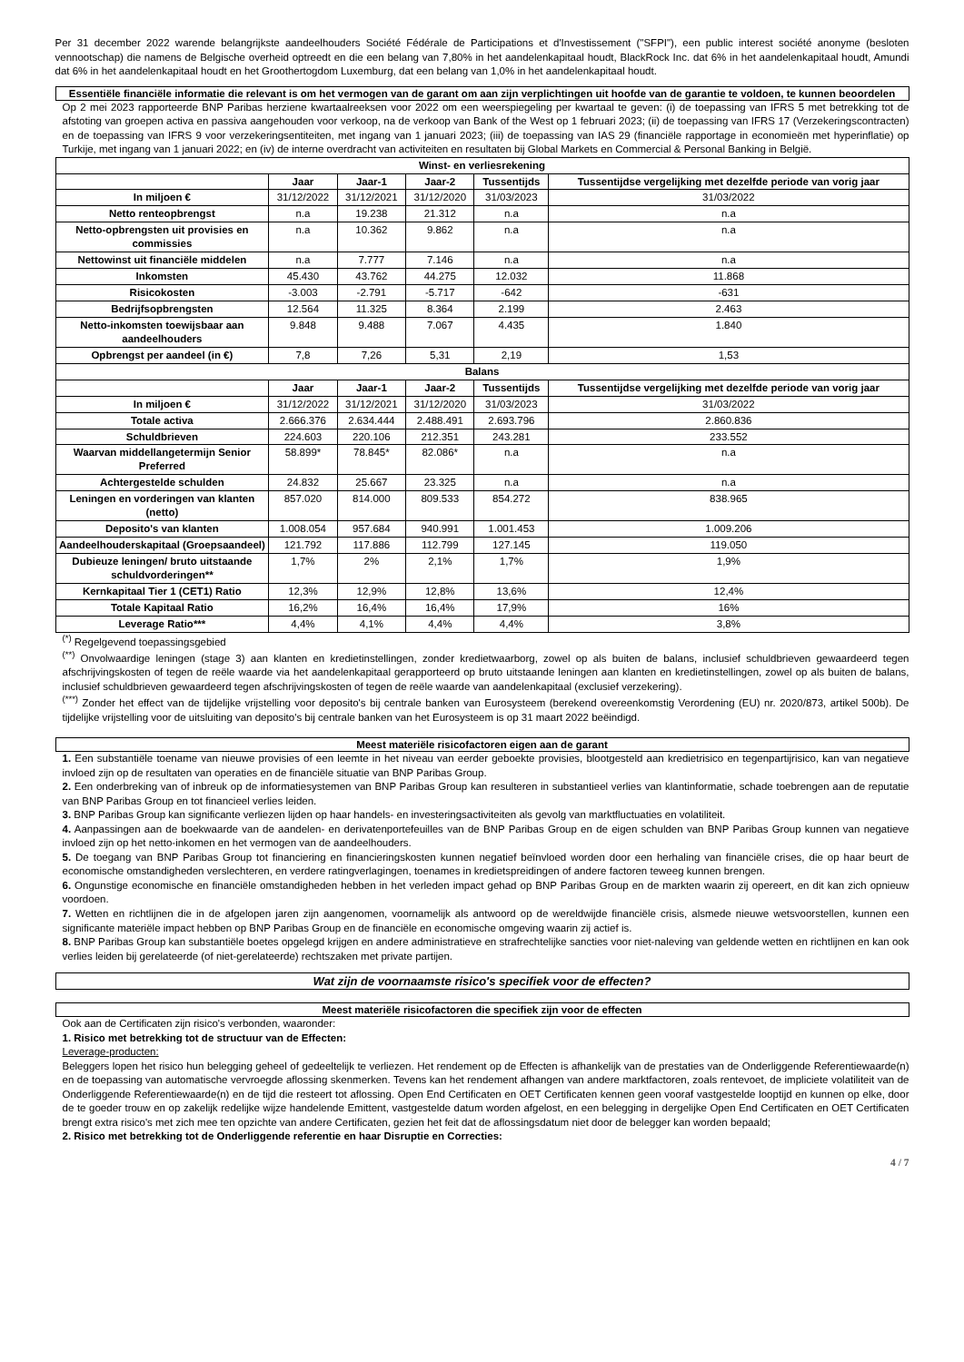Per 31 december 2022 warende belangrijkste aandeelhouders Société Fédérale de Participations et d'Investissement ("SFPI"), een public interest société anonyme (besloten vennootschap) die namens de Belgische overheid optreedt en die een belang van 7,80% in het aandelenkapitaal houdt, BlackRock Inc. dat 6% in het aandelenkapitaal houdt, Amundi dat 6% in het aandelenkapitaal houdt en het Groothertogdom Luxemburg, dat een belang van 1,0% in het aandelenkapitaal houdt.
Essentiële financiële informatie die relevant is om het vermogen van de garant om aan zijn verplichtingen uit hoofde van de garantie te voldoen, te kunnen beoordelen
Op 2 mei 2023 rapporteerde BNP Paribas herziene kwartaalreeksen voor 2022 om een weerspiegeling per kwartaal te geven: (i) de toepassing van IFRS 5 met betrekking tot de afstoting van groepen activa en passiva aangehouden voor verkoop, na de verkoop van Bank of the West op 1 februari 2023; (ii) de toepassing van IFRS 17 (Verzekeringscontracten) en de toepassing van IFRS 9 voor verzekeringsentiteiten, met ingang van 1 januari 2023; (iii) de toepassing van IAS 29 (financiële rapportage in economieën met hyperinflatie) op Turkije, met ingang van 1 januari 2022; en (iv) de interne overdracht van activiteiten en resultaten bij Global Markets en Commercial & Personal Banking in België.
| Winst- en verliesrekening | | | | | |
| --- | --- | --- | --- | --- | --- |
| | Jaar | Jaar-1 | Jaar-2 | Tussentijds | Tussentijdse vergelijking met dezelfde periode van vorig jaar |
| In miljoen € | 31/12/2022 | 31/12/2021 | 31/12/2020 | 31/03/2023 | 31/03/2022 |
| Netto renteopbrengst | n.a | 19.238 | 21.312 | n.a | n.a |
| Netto-opbrengsten uit provisies en commissies | n.a | 10.362 | 9.862 | n.a | n.a |
| Nettowinst uit financiële middelen | n.a | 7.777 | 7.146 | n.a | n.a |
| Inkomsten | 45.430 | 43.762 | 44.275 | 12.032 | 11.868 |
| Risicokosten | -3.003 | -2.791 | -5.717 | -642 | -631 |
| Bedrijfsopbrengsten | 12.564 | 11.325 | 8.364 | 2.199 | 2.463 |
| Netto-inkomsten toewijsbaar aan aandeelhouders | 9.848 | 9.488 | 7.067 | 4.435 | 1.840 |
| Opbrengst per aandeel (in €) | 7,8 | 7,26 | 5,31 | 2,19 | 1,53 |
| Balans | | | | | |
| | Jaar | Jaar-1 | Jaar-2 | Tussentijds | Tussentijdse vergelijking met dezelfde periode van vorig jaar |
| In miljoen € | 31/12/2022 | 31/12/2021 | 31/12/2020 | 31/03/2023 | 31/03/2022 |
| Totale activa | 2.666.376 | 2.634.444 | 2.488.491 | 2.693.796 | 2.860.836 |
| Schuldbrieven | 224.603 | 220.106 | 212.351 | 243.281 | 233.552 |
| Waarvan middellangetermijn Senior Preferred | 58.899* | 78.845* | 82.086* | n.a | n.a |
| Achtergestelde schulden | 24.832 | 25.667 | 23.325 | n.a | n.a |
| Leningen en vorderingen van klanten (netto) | 857.020 | 814.000 | 809.533 | 854.272 | 838.965 |
| Deposito's van klanten | 1.008.054 | 957.684 | 940.991 | 1.001.453 | 1.009.206 |
| Aandeelhouderskapitaal (Groepsaandeel) | 121.792 | 117.886 | 112.799 | 127.145 | 119.050 |
| Dubieuze leningen/ bruto uitstaande schuldvorderingen** | 1,7% | 2% | 2,1% | 1,7% | 1,9% |
| Kernkapitaal Tier 1 (CET1) Ratio | 12,3% | 12,9% | 12,8% | 13,6% | 12,4% |
| Totale Kapitaal Ratio | 16,2% | 16,4% | 16,4% | 17,9% | 16% |
| Leverage Ratio*** | 4,4% | 4,1% | 4,4% | 4,4% | 3,8% |
<sup>(*)</sup> Regelgevend toepassingsgebied
<sup>(**)</sup> Onvolwaardige leningen (stage 3) aan klanten en kredietinstellingen, zonder kredietwaarborg, zowel op als buiten de balans, inclusief schuldbrieven gewaardeerd tegen afschrijvingskosten of tegen de reële waarde via het aandelenkapitaal gerapporteerd op bruto uitstaande leningen aan klanten en kredietinstellingen, zowel op als buiten de balans, inclusief schuldbrieven gewaardeerd tegen afschrijvingskosten of tegen de reële waarde van aandelenkapitaal (exclusief verzekering).
<sup>(***)</sup> Zonder het effect van de tijdelijke vrijstelling voor deposito's bij centrale banken van Eurosysteem (berekend overeenkomstig Verordening (EU) nr. 2020/873, artikel 500b). De tijdelijke vrijstelling voor de uitsluiting van deposito's bij centrale banken van het Eurosysteem is op 31 maart 2022 beëindigd.
Meest materiële risicofactoren eigen aan de garant
1. Een substantiële toename van nieuwe provisies of een leemte in het niveau van eerder geboekte provisies, blootgesteld aan kredietrisico en tegenpartijrisico, kan van negatieve invloed zijn op de resultaten van operaties en de financiële situatie van BNP Paribas Group.
2. Een onderbreking van of inbreuk op de informatiesystemen van BNP Paribas Group kan resulteren in substantieel verlies van klantinformatie, schade toebrengen aan de reputatie van BNP Paribas Group en tot financieel verlies leiden.
3. BNP Paribas Group kan significante verliezen lijden op haar handels- en investeringsactiviteiten als gevolg van marktfluctuaties en volatiliteit.
4. Aanpassingen aan de boekwaarde van de aandelen- en derivatenportefeuilles van de BNP Paribas Group en de eigen schulden van BNP Paribas Group kunnen van negatieve invloed zijn op het netto-inkomen en het vermogen van de aandeelhouders.
5. De toegang van BNP Paribas Group tot financiering en financieringskosten kunnen negatief beïnvloed worden door een herhaling van financiële crises, die op haar beurt de economische omstandigheden verslechteren, en verdere ratingverlagingen, toenames in kredietspreidingen of andere factoren teweeg kunnen brengen.
6. Ongunstige economische en financiële omstandigheden hebben in het verleden impact gehad op BNP Paribas Group en de markten waarin zij opereert, en dit kan zich opnieuw voordoen.
7. Wetten en richtlijnen die in de afgelopen jaren zijn aangenomen, voornamelijk als antwoord op de wereldwijde financiële crisis, alsmede nieuwe wetsvoorstellen, kunnen een significante materiële impact hebben op BNP Paribas Group en de financiële en economische omgeving waarin zij actief is.
8. BNP Paribas Group kan substantiële boetes opgelegd krijgen en andere administratieve en strafrechtelijke sancties voor niet-naleving van geldende wetten en richtlijnen en kan ook verlies leiden bij gerelateerde (of niet-gerelateerde) rechtszaken met private partijen.
Wat zijn de voornaamste risico's specifiek voor de effecten?
Meest materiële risicofactoren die specifiek zijn voor de effecten
Ook aan de Certificaten zijn risico's verbonden, waaronder:
1. Risico met betrekking tot de structuur van de Effecten:
Leverage-producten:
Beleggers lopen het risico hun belegging geheel of gedeeltelijk te verliezen. Het rendement op de Effecten is afhankelijk van de prestaties van de Onderliggende Referentiewaarde(n) en de toepassing van automatische vervroegde aflossing skenmerken. Tevens kan het rendement afhangen van andere marktfactoren, zoals rentevoet, de impliciete volatiliteit van de Onderliggende Referentiewaarde(n) en de tijd die resteert tot aflossing. Open End Certificaten en OET Certificaten kennen geen vooraf vastgestelde looptijd en kunnen op elke, door de te goeder trouw en op zakelijk redelijke wijze handelende Emittent, vastgestelde datum worden afgelost, en een belegging in dergelijke Open End Certificaten en OET Certificaten brengt extra risico's met zich mee ten opzichte van andere Certificaten, gezien het feit dat de aflossingsdatum niet door de belegger kan worden bepaald;
2. Risico met betrekking tot de Onderliggende referentie en haar Disruptie en Correcties:
4 / 7